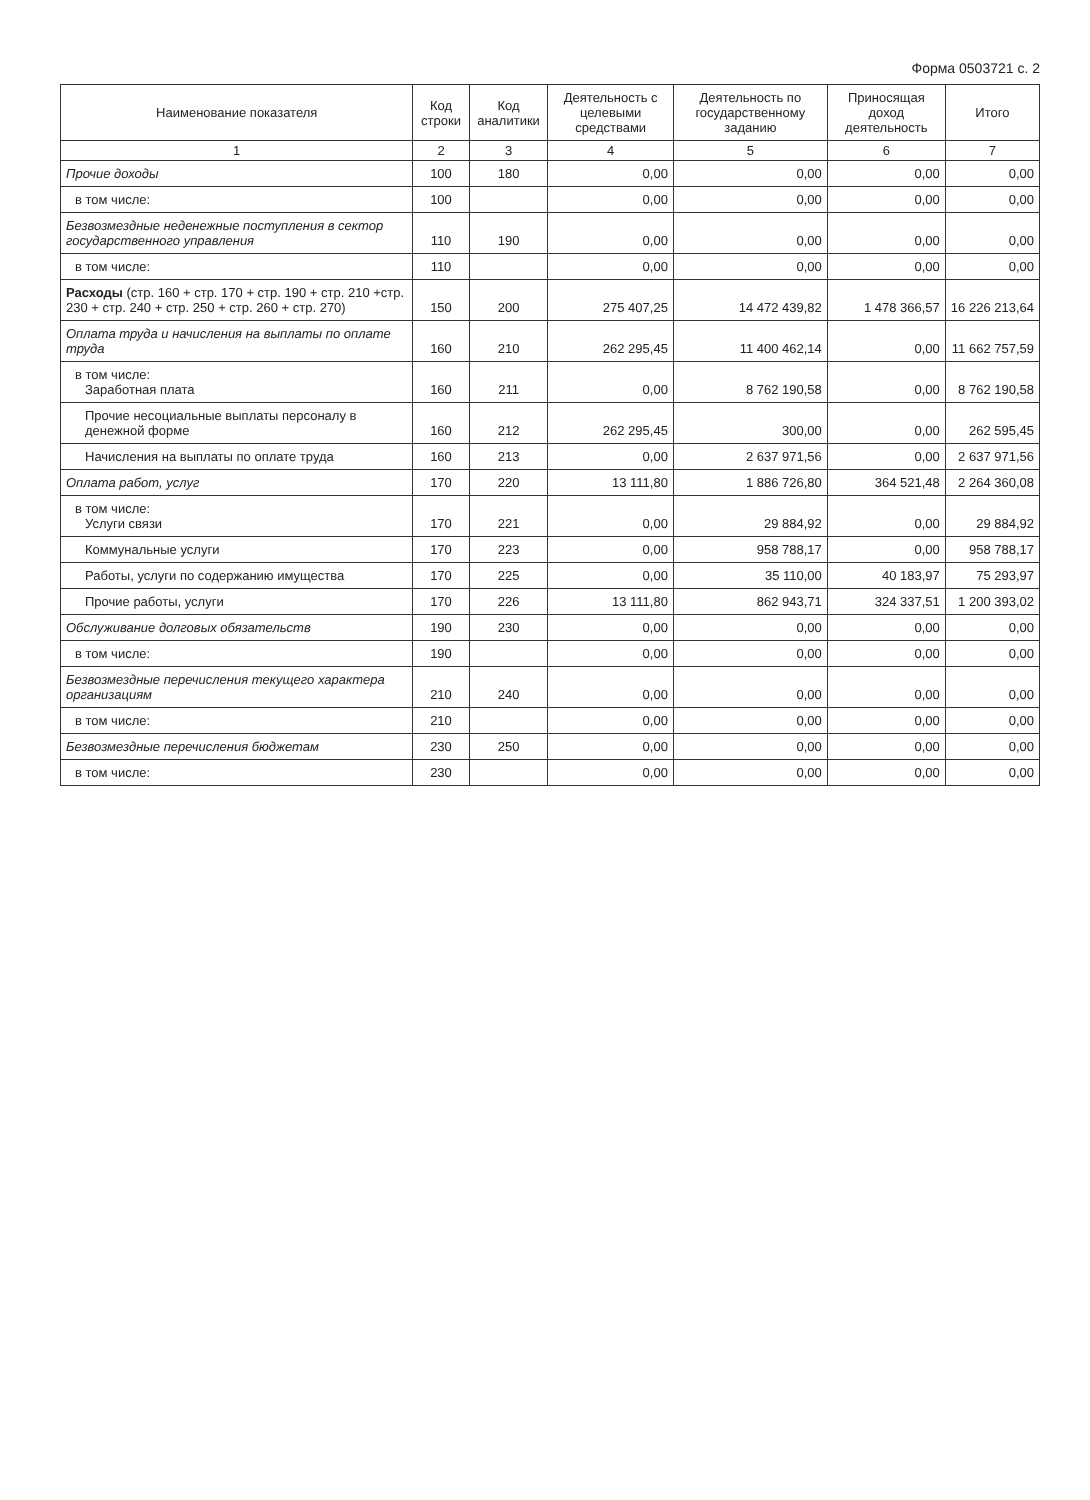Форма 0503721 с. 2
| Наименование показателя | Код строки | Код аналитики | Деятельность с целевыми средствами | Деятельность по государственному заданию | Приносящая доход деятельность | Итого |
| --- | --- | --- | --- | --- | --- | --- |
| 1 | 2 | 3 | 4 | 5 | 6 | 7 |
| Прочие доходы | 100 | 180 | 0,00 | 0,00 | 0,00 | 0,00 |
| в том числе: | 100 | | 0,00 | 0,00 | 0,00 | 0,00 |
| Безвозмездные неденежные поступления в сектор государственного управления | 110 | 190 | 0,00 | 0,00 | 0,00 | 0,00 |
| в том числе: | 110 | | 0,00 | 0,00 | 0,00 | 0,00 |
| Расходы (стр. 160 + стр. 170 + стр. 190 + стр. 210 +стр. 230 + стр. 240 + стр. 250 + стр. 260 + стр. 270) | 150 | 200 | 275 407,25 | 14 472 439,82 | 1 478 366,57 | 16 226 213,64 |
| Оплата труда и начисления на выплаты по оплате труда | 160 | 210 | 262 295,45 | 11 400 462,14 | 0,00 | 11 662 757,59 |
| в том числе: Заработная плата | 160 | 211 | 0,00 | 8 762 190,58 | 0,00 | 8 762 190,58 |
| Прочие несоциальные выплаты персоналу в денежной форме | 160 | 212 | 262 295,45 | 300,00 | 0,00 | 262 595,45 |
| Начисления на выплаты по оплате труда | 160 | 213 | 0,00 | 2 637 971,56 | 0,00 | 2 637 971,56 |
| Оплата работ, услуг | 170 | 220 | 13 111,80 | 1 886 726,80 | 364 521,48 | 2 264 360,08 |
| в том числе: Услуги связи | 170 | 221 | 0,00 | 29 884,92 | 0,00 | 29 884,92 |
| Коммунальные услуги | 170 | 223 | 0,00 | 958 788,17 | 0,00 | 958 788,17 |
| Работы, услуги по содержанию имущества | 170 | 225 | 0,00 | 35 110,00 | 40 183,97 | 75 293,97 |
| Прочие работы, услуги | 170 | 226 | 13 111,80 | 862 943,71 | 324 337,51 | 1 200 393,02 |
| Обслуживание долговых обязательств | 190 | 230 | 0,00 | 0,00 | 0,00 | 0,00 |
| в том числе: | 190 | | 0,00 | 0,00 | 0,00 | 0,00 |
| Безвозмездные перечисления текущего характера организациям | 210 | 240 | 0,00 | 0,00 | 0,00 | 0,00 |
| в том числе: | 210 | | 0,00 | 0,00 | 0,00 | 0,00 |
| Безвозмездные перечисления бюджетам | 230 | 250 | 0,00 | 0,00 | 0,00 | 0,00 |
| в том числе: | 230 | | 0,00 | 0,00 | 0,00 | 0,00 |